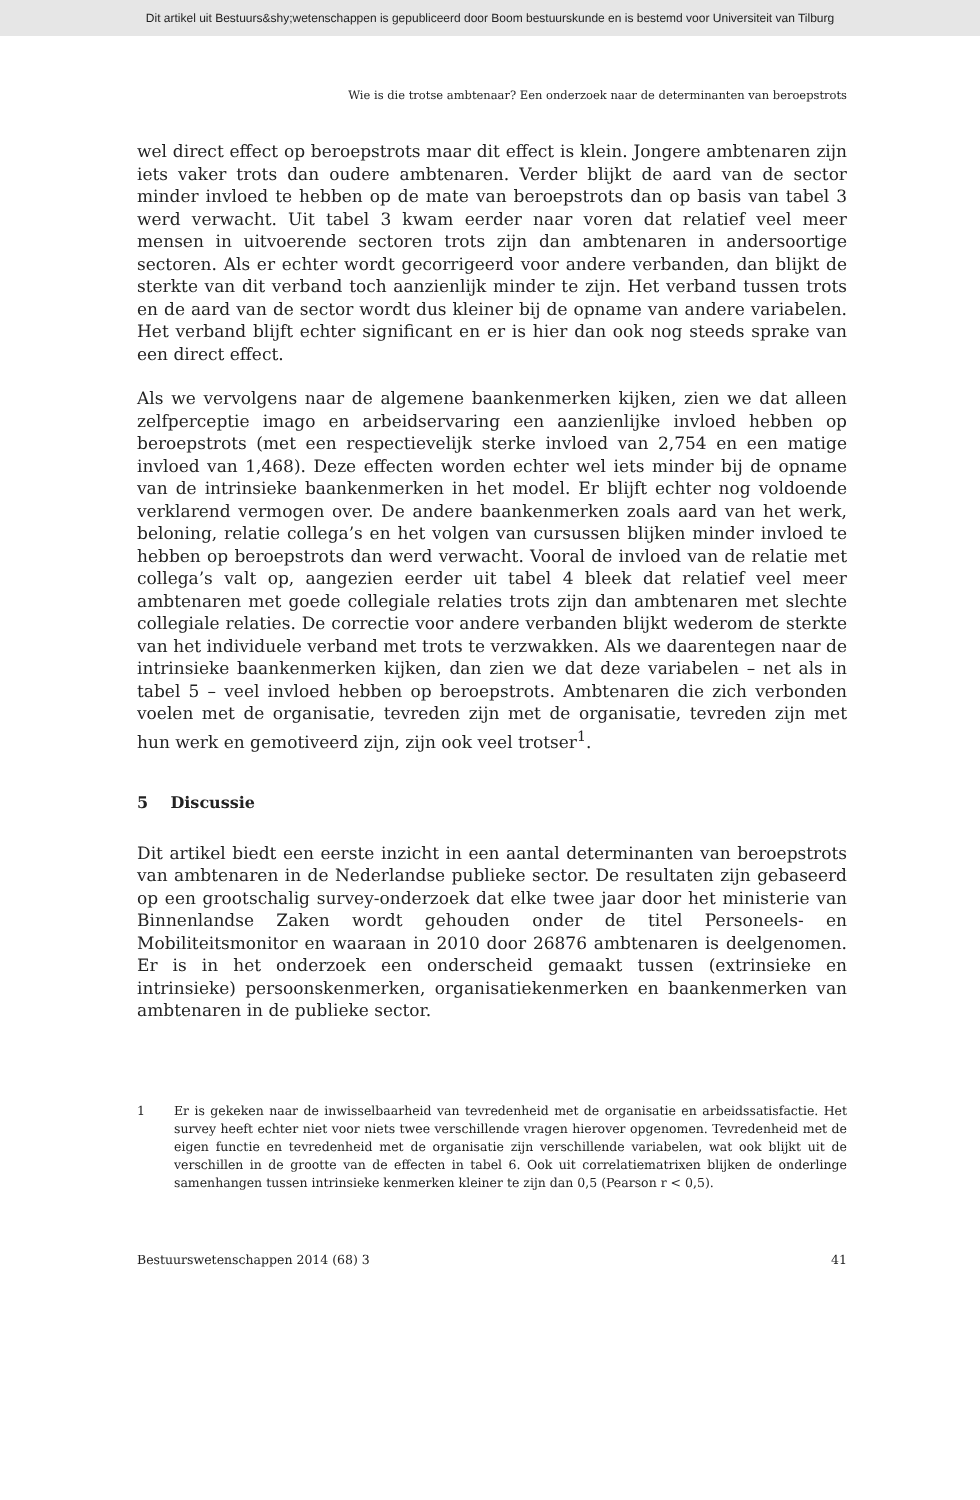Dit artikel uit Bestuurs&shy;wetenschappen is gepubliceerd door Boom bestuurskunde en is bestemd voor Universiteit van Tilburg
Wie is die trotse ambtenaar? Een onderzoek naar de determinanten van beroepstrots
wel direct effect op beroepstrots maar dit effect is klein. Jongere ambtenaren zijn iets vaker trots dan oudere ambtenaren. Verder blijkt de aard van de sector minder invloed te hebben op de mate van beroepstrots dan op basis van tabel 3 werd verwacht. Uit tabel 3 kwam eerder naar voren dat relatief veel meer mensen in uitvoerende sectoren trots zijn dan ambtenaren in andersoortige sectoren. Als er echter wordt gecorrigeerd voor andere verbanden, dan blijkt de sterkte van dit verband toch aanzienlijk minder te zijn. Het verband tussen trots en de aard van de sector wordt dus kleiner bij de opname van andere variabelen. Het verband blijft echter significant en er is hier dan ook nog steeds sprake van een direct effect.
Als we vervolgens naar de algemene baankenmerken kijken, zien we dat alleen zelfperceptie imago en arbeidservaring een aanzienlijke invloed hebben op beroepstrots (met een respectievelijk sterke invloed van 2,754 en een matige invloed van 1,468). Deze effecten worden echter wel iets minder bij de opname van de intrinsieke baankenmerken in het model. Er blijft echter nog voldoende verklarend vermogen over. De andere baankenmerken zoals aard van het werk, beloning, relatie collega’s en het volgen van cursussen blijken minder invloed te hebben op beroepstrots dan werd verwacht. Vooral de invloed van de relatie met collega’s valt op, aangezien eerder uit tabel 4 bleek dat relatief veel meer ambtenaren met goede collegiale relaties trots zijn dan ambtenaren met slechte collegiale relaties. De correctie voor andere verbanden blijkt wederom de sterkte van het individuele verband met trots te verzwakken. Als we daarentegen naar de intrinsieke baankenmerken kijken, dan zien we dat deze variabelen – net als in tabel 5 – veel invloed hebben op beroepstrots. Ambtenaren die zich verbonden voelen met de organisatie, tevreden zijn met de organisatie, tevreden zijn met hun werk en gemotiveerd zijn, zijn ook veel trotser<sup>1</sup>.
5 Discussie
Dit artikel biedt een eerste inzicht in een aantal determinanten van beroepstrots van ambtenaren in de Nederlandse publieke sector. De resultaten zijn gebaseerd op een grootschalig survey-onderzoek dat elke twee jaar door het ministerie van Binnenlandse Zaken wordt gehouden onder de titel Personeels- en Mobiliteitsmonitor en waaraan in 2010 door 26876 ambtenaren is deelgenomen. Er is in het onderzoek een onderscheid gemaakt tussen (extrinsieke en intrinsieke) persoonskenmerken, organisatiekenmerken en baankenmerken van ambtenaren in de publieke sector.
1 Er is gekeken naar de inwisselbaarheid van tevredenheid met de organisatie en arbeidssatisfactie. Het survey heeft echter niet voor niets twee verschillende vragen hierover opgenomen. Tevredenheid met de eigen functie en tevredenheid met de organisatie zijn verschillende variabelen, wat ook blijkt uit de verschillen in de grootte van de effecten in tabel 6. Ook uit correlatiematrixen blijken de onderlinge samenhangen tussen intrinsieke kenmerken kleiner te zijn dan 0,5 (Pearson r < 0,5).
Bestuurswetenschappen 2014 (68) 3 41